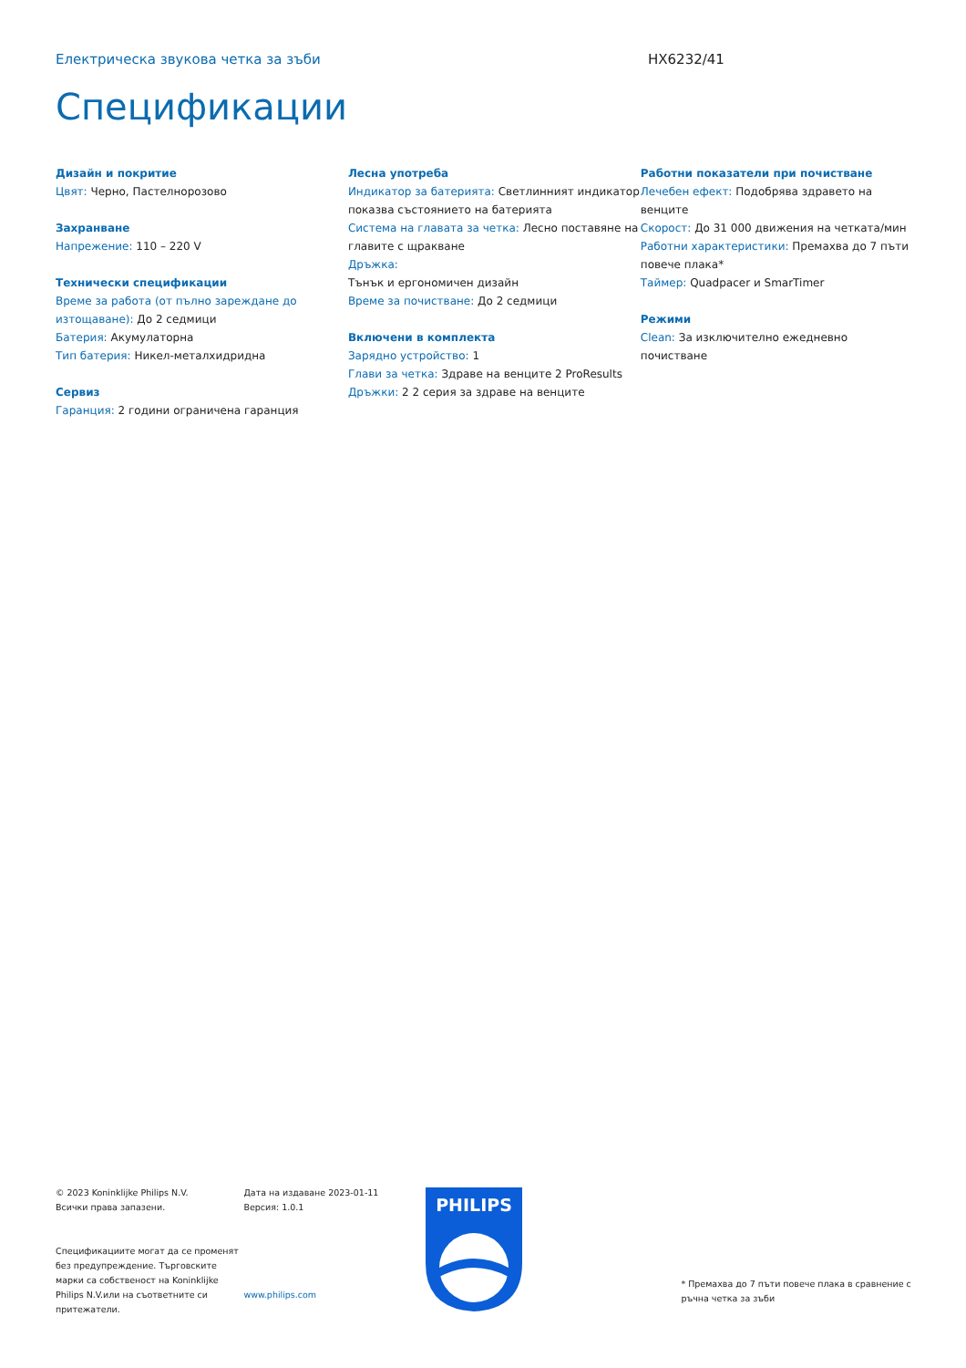Електрическа звукова четка за зъби HX6232/41
Спецификации
Дизайн и покритие
Цвят: Черно, Пастелнорозово
Захранване
Напрежение: 110 – 220 V
Технически спецификации
Време за работа (от пълно зареждане до изтощаване): До 2 седмици
Батерия: Акумулаторна
Тип батерия: Никел-металхидридна
Сервиз
Гаранция: 2 години ограничена гаранция
Лесна употреба
Индикатор за батерията: Светлинният индикатор показва състоянието на батерията
Система на главата за четка: Лесно поставяне на главите с щракване
Дръжка:
Тънък и ергономичен дизайн
Време за почистване: До 2 седмици
Включени в комплекта
Зарядно устройство: 1
Глави за четка: Здраве на венците 2 ProResults
Дръжки: 2 2 серия за здраве на венците
Работни показатели при почистване
Лечебен ефект: Подобрява здравето на венците
Скорост: До 31 000 движения на четката/мин
Работни характеристики: Премахва до 7 пъти повече плака*
Таймер: Quadpacer и SmarTimer
Режими
Clean: За изключително ежедневно почистване
© 2023 Koninklijke Philips N.V.
Всички права запазени.
Спецификациите могат да се променят без предупреждение. Търговските марки са собственост на Koninklijke Philips N.V.или на съответните си притежатели.
Дата на издаване 2023-01-11
Версия: 1.0.1
www.philips.com
PHILIPS
* Премахва до 7 пъти повече плака в сравнение с ръчна четка за зъби